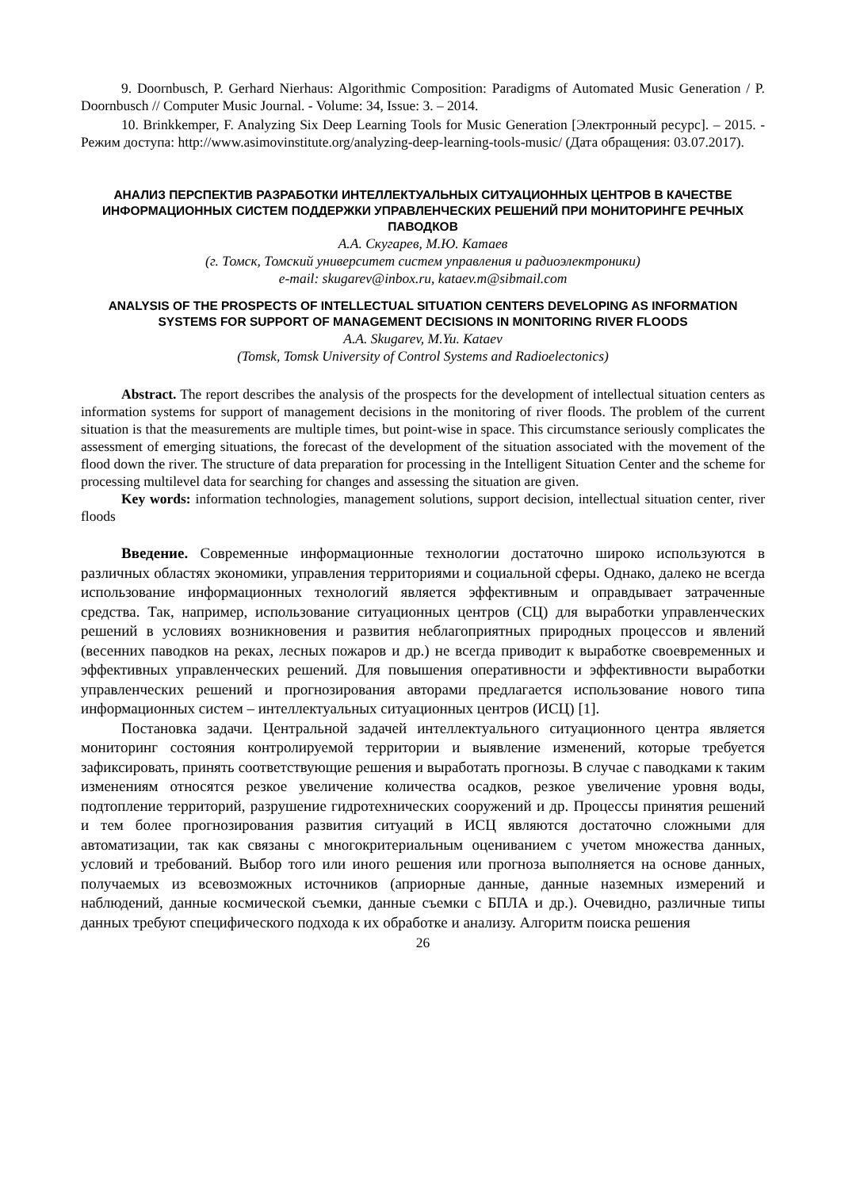9. Doornbusch, P. Gerhard Nierhaus: Algorithmic Composition: Paradigms of Automated Music Generation / P. Doornbusch // Computer Music Journal. - Volume: 34, Issue: 3. – 2014.
10. Brinkkemper, F. Analyzing Six Deep Learning Tools for Music Generation [Электронный ресурс]. – 2015. - Режим доступа: http://www.asimovinstitute.org/analyzing-deep-learning-tools-music/ (Дата обращения: 03.07.2017).
АНАЛИЗ ПЕРСПЕКТИВ РАЗРАБОТКИ ИНТЕЛЛЕКТУАЛЬНЫХ СИТУАЦИОННЫХ ЦЕНТРОВ В КАЧЕСТВЕ ИНФОРМАЦИОННЫХ СИСТЕМ ПОДДЕРЖКИ УПРАВЛЕНЧЕСКИХ РЕШЕНИЙ ПРИ МОНИТОРИНГЕ РЕЧНЫХ ПАВОДКОВ
А.А. Скугарев, М.Ю. Катаев
(г. Томск, Томский университет систем управления и радиоэлектроники)
e-mail: skugarev@inbox.ru, kataev.m@sibmail.com
ANALYSIS OF THE PROSPECTS OF INTELLECTUAL SITUATION CENTERS DEVELOPING AS INFORMATION SYSTEMS FOR SUPPORT OF MANAGEMENT DECISIONS IN MONITORING RIVER FLOODS
A.A. Skugarev, M.Yu. Kataev
(Tomsk, Tomsk University of Control Systems and Radioelectonics)
Abstract. The report describes the analysis of the prospects for the development of intellectual situation centers as information systems for support of management decisions in the monitoring of river floods. The problem of the current situation is that the measurements are multiple times, but point-wise in space. This circumstance seriously complicates the assessment of emerging situations, the forecast of the development of the situation associated with the movement of the flood down the river. The structure of data preparation for processing in the Intelligent Situation Center and the scheme for processing multilevel data for searching for changes and assessing the situation are given.
Key words: information technologies, management solutions, support decision, intellectual situation center, river floods
Введение. Современные информационные технологии достаточно широко используются в различных областях экономики, управления территориями и социальной сферы. Однако, далеко не всегда использование информационных технологий является эффективным и оправдывает затраченные средства. Так, например, использование ситуационных центров (СЦ) для выработки управленческих решений в условиях возникновения и развития неблагоприятных природных процессов и явлений (весенних паводков на реках, лесных пожаров и др.) не всегда приводит к выработке своевременных и эффективных управленческих решений. Для повышения оперативности и эффективности выработки управленческих решений и прогнозирования авторами предлагается использование нового типа информационных систем – интеллектуальных ситуационных центров (ИСЦ) [1].
Постановка задачи. Центральной задачей интеллектуального ситуационного центра является мониторинг состояния контролируемой территории и выявление изменений, которые требуется зафиксировать, принять соответствующие решения и выработать прогнозы. В случае с паводками к таким изменениям относятся резкое увеличение количества осадков, резкое увеличение уровня воды, подтопление территорий, разрушение гидротехнических сооружений и др. Процессы принятия решений и тем более прогнозирования развития ситуаций в ИСЦ являются достаточно сложными для автоматизации, так как связаны с многокритериальным оцениванием с учетом множества данных, условий и требований. Выбор того или иного решения или прогноза выполняется на основе данных, получаемых из всевозможных источников (априорные данные, данные наземных измерений и наблюдений, данные космической съемки, данные съемки с БПЛА и др.). Очевидно, различные типы данных требуют специфического подхода к их обработке и анализу. Алгоритм поиска решения
26